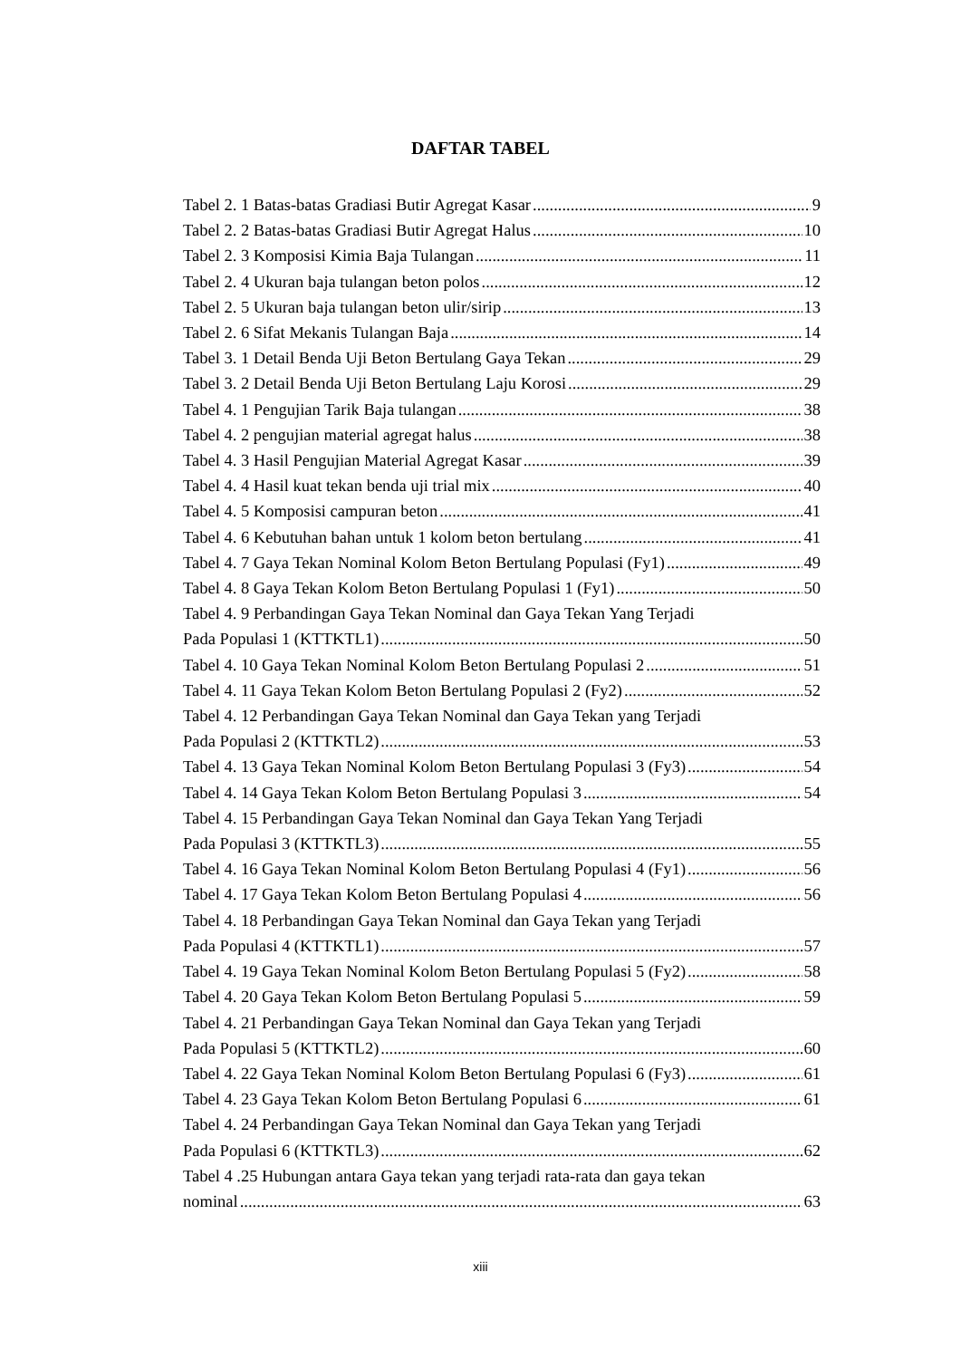DAFTAR TABEL
Tabel 2. 1 Batas-batas Gradiasi Butir Agregat Kasar 9
Tabel 2. 2 Batas-batas Gradiasi Butir Agregat Halus 10
Tabel 2. 3 Komposisi Kimia Baja Tulangan 11
Tabel 2. 4 Ukuran baja tulangan beton polos 12
Tabel 2. 5 Ukuran baja tulangan beton ulir/sirip 13
Tabel 2. 6 Sifat Mekanis Tulangan Baja 14
Tabel 3. 1 Detail Benda Uji Beton Bertulang Gaya Tekan 29
Tabel 3. 2 Detail Benda Uji Beton Bertulang Laju Korosi 29
Tabel 4. 1 Pengujian Tarik Baja tulangan 38
Tabel 4. 2 pengujian material agregat halus 38
Tabel 4. 3 Hasil Pengujian Material Agregat Kasar 39
Tabel 4. 4 Hasil kuat tekan benda uji trial mix 40
Tabel 4. 5 Komposisi campuran beton 41
Tabel 4. 6 Kebutuhan bahan untuk 1 kolom beton bertulang 41
Tabel 4. 7 Gaya Tekan Nominal Kolom Beton Bertulang Populasi (Fy1) 49
Tabel 4. 8 Gaya Tekan Kolom Beton Bertulang Populasi 1 (Fy1) 50
Tabel 4. 9 Perbandingan Gaya Tekan Nominal dan Gaya Tekan Yang Terjadi
Pada Populasi 1 (KTTKTL1) 50
Tabel 4. 10 Gaya Tekan Nominal Kolom Beton Bertulang Populasi 2 51
Tabel 4. 11 Gaya Tekan Kolom Beton Bertulang Populasi 2 (Fy2) 52
Tabel 4. 12 Perbandingan Gaya Tekan Nominal dan Gaya Tekan yang Terjadi
Pada Populasi 2 (KTTKTL2) 53
Tabel 4. 13 Gaya Tekan Nominal Kolom Beton Bertulang Populasi 3 (Fy3) 54
Tabel 4. 14 Gaya Tekan Kolom Beton Bertulang Populasi 3 54
Tabel 4. 15 Perbandingan Gaya Tekan Nominal dan Gaya Tekan Yang Terjadi
Pada Populasi 3 (KTTKTL3) 55
Tabel 4. 16 Gaya Tekan Nominal Kolom Beton Bertulang Populasi 4 (Fy1) 56
Tabel 4. 17 Gaya Tekan Kolom Beton Bertulang Populasi 4 56
Tabel 4. 18 Perbandingan Gaya Tekan Nominal dan Gaya Tekan yang Terjadi
Pada Populasi 4 (KTTKTL1) 57
Tabel 4. 19 Gaya Tekan Nominal Kolom Beton Bertulang Populasi 5 (Fy2) 58
Tabel 4. 20 Gaya Tekan Kolom Beton Bertulang Populasi 5 59
Tabel 4. 21 Perbandingan Gaya Tekan Nominal dan Gaya Tekan yang Terjadi
Pada Populasi 5 (KTTKTL2) 60
Tabel 4. 22 Gaya Tekan Nominal Kolom Beton Bertulang Populasi 6 (Fy3) 61
Tabel 4. 23 Gaya Tekan Kolom Beton Bertulang Populasi 6 61
Tabel 4. 24 Perbandingan Gaya Tekan Nominal dan Gaya Tekan yang Terjadi
Pada Populasi 6 (KTTKTL3) 62
Tabel 4 .25 Hubungan antara Gaya tekan yang terjadi rata-rata dan gaya tekan
nominal 63
xiii